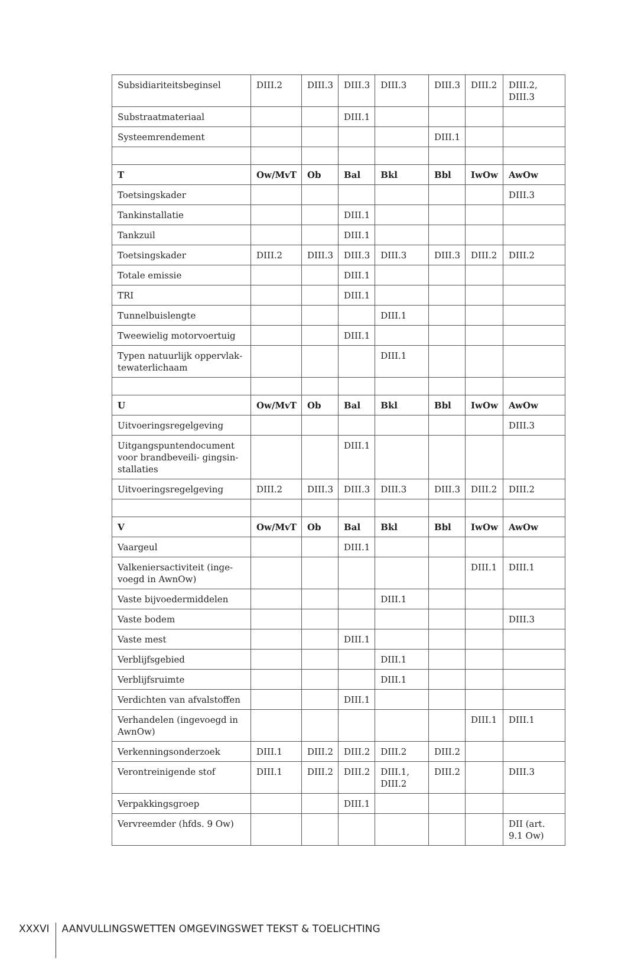| Subsidiariteitsbeginsel | DIII.2 | DIII.3 | DIII.3 | DIII.3 | DIII.3 | DIII.2 | DIII.2, DIII.3 |
| Substraatmateriaal | | | DIII.1 | | | | |
| Systeemrendement | | | | | DIII.1 | | |
| T | Ow/MvT | Ob | Bal | Bkl | Bbl | IwOw | AwOw |
| Toetsingskader | | | | | | | DIII.3 |
| Tankinstallatie | | | DIII.1 | | | | |
| Tankzuil | | | DIII.1 | | | | |
| Toetsingskader | DIII.2 | DIII.3 | DIII.3 | DIII.3 | DIII.3 | DIII.2 | DIII.2 |
| Totale emissie | | | DIII.1 | | | | |
| TRI | | | DIII.1 | | | | |
| Tunnelbuislengte | | | | DIII.1 | | | |
| Tweewielig motorvoertuig | | | DIII.1 | | | | |
| Typen natuurlijk oppervlak­tewaterlichaam | | | | DIII.1 | | | |
| U | Ow/MvT | Ob | Bal | Bkl | Bbl | IwOw | AwOw |
| Uitvoeringsregelgeving | | | | | | | DIII.3 |
| Uitgangspuntendocument voor brandbeveili- gingsin­stallaties | | | DIII.1 | | | | |
| Uitvoeringsregelgeving | DIII.2 | DIII.3 | DIII.3 | DIII.3 | DIII.3 | DIII.2 | DIII.2 |
| V | Ow/MvT | Ob | Bal | Bkl | Bbl | IwOw | AwOw |
| Vaargeul | | | DIII.1 | | | | |
| Valkeniersactiviteit (inge­voegd in AwnOw) | | | | | | DIII.1 | DIII.1 |
| Vaste bijvoedermiddelen | | | | DIII.1 | | | |
| Vaste bodem | | | | | | | DIII.3 |
| Vaste mest | | | DIII.1 | | | | |
| Verblijfsgebied | | | | DIII.1 | | | |
| Verblijfsruimte | | | | DIII.1 | | | |
| Verdichten van afvalstoffen | | | DIII.1 | | | | |
| Verhandelen (ingevoegd in AwnOw) | | | | | | DIII.1 | DIII.1 |
| Verkenningsonderzoek | DIII.1 | DIII.2 | DIII.2 | DIII.2 | DIII.2 | | |
| Verontreinigende stof | DIII.1 | DIII.2 | DIII.2 | DIII.1, DIII.2 | DIII.2 | | DIII.3 |
| Verpakkingsgroep | | | DIII.1 | | | | |
| Vervreemder (hfds. 9 Ow) | | | | | | | DII (art. 9.1 Ow) |
XXXVI
AANVULLINGSWETTEN OMGEVINGSWET TEKST & TOELICHTING